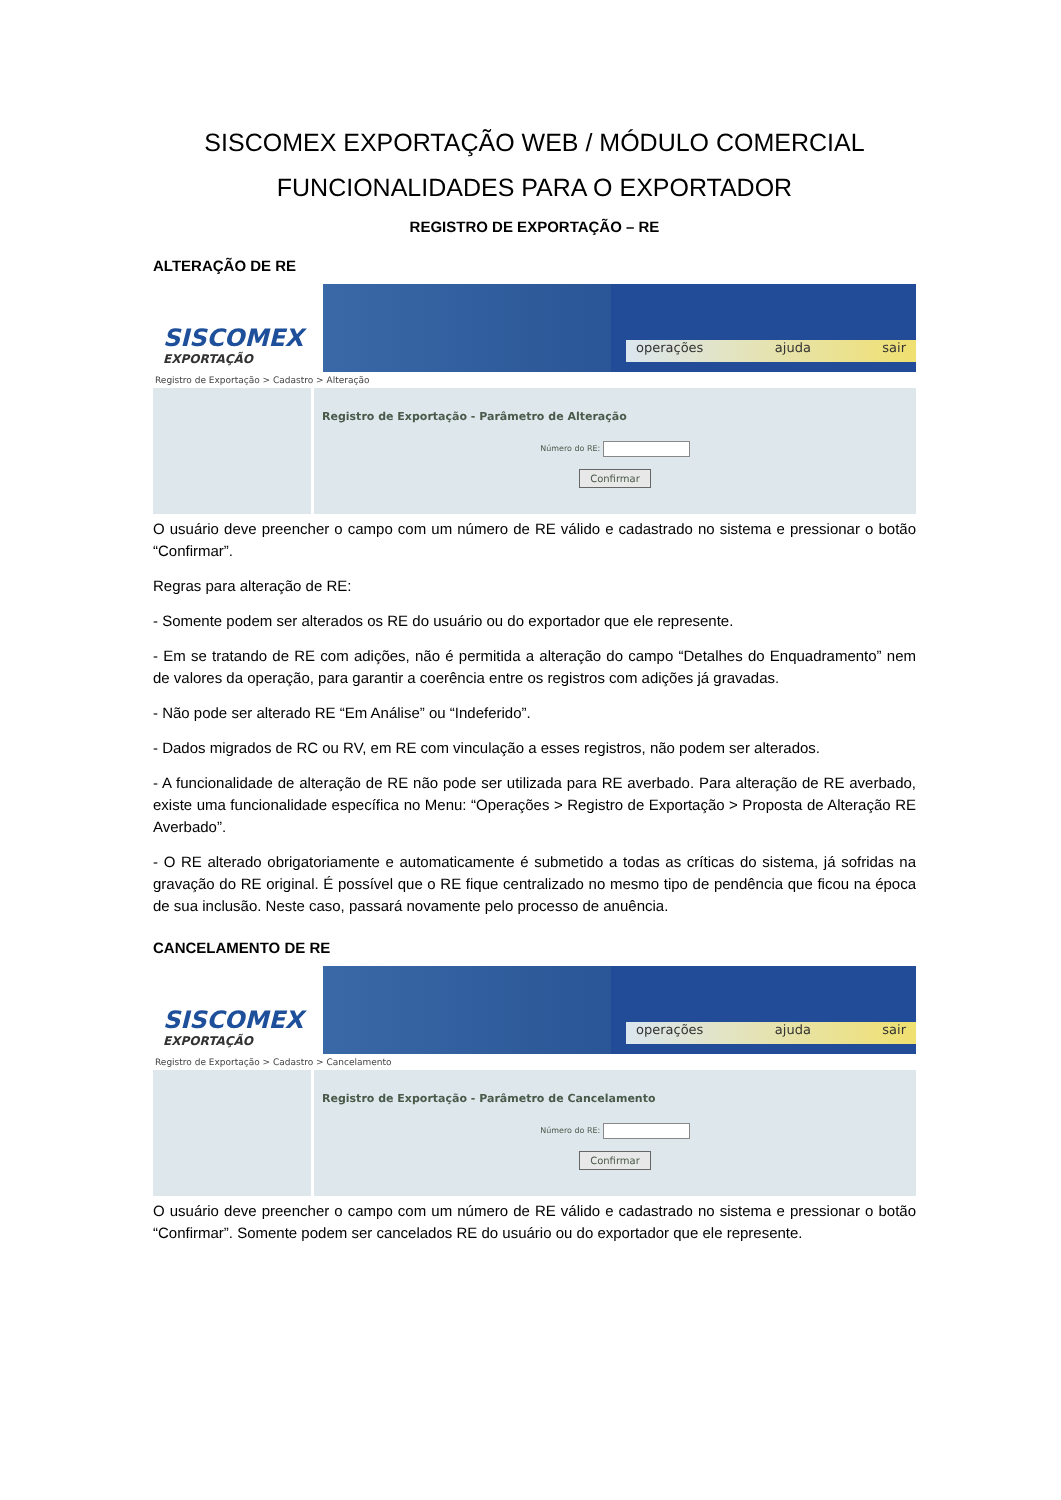SISCOMEX EXPORTAÇÃO WEB / MÓDULO COMERCIAL
FUNCIONALIDADES PARA O EXPORTADOR
REGISTRO DE EXPORTAÇÃO – RE
ALTERAÇÃO DE RE
SISCOMEX
EXPORTAÇÃO
operações ajuda sair
Registro de Exportação > Cadastro > Alteração
Registro de Exportação - Parâmetro de Alteração
Número do RE:
Confirmar
O usuário deve preencher o campo com um número de RE válido e cadastrado no sistema e pressionar o botão “Confirmar”.
Regras para alteração de RE:
- Somente podem ser alterados os RE do usuário ou do exportador que ele represente.
- Em se tratando de RE com adições, não é permitida a alteração do campo “Detalhes do Enquadramento” nem de valores da operação, para garantir a coerência entre os registros com adições já gravadas.
- Não pode ser alterado RE “Em Análise” ou “Indeferido”.
- Dados migrados de RC ou RV, em RE com vinculação a esses registros, não podem ser alterados.
- A funcionalidade de alteração de RE não pode ser utilizada para RE averbado. Para alteração de RE averbado, existe uma funcionalidade específica no Menu: “Operações > Registro de Exportação > Proposta de Alteração RE Averbado”.
- O RE alterado obrigatoriamente e automaticamente é submetido a todas as críticas do sistema, já sofridas na gravação do RE original. É possível que o RE fique centralizado no mesmo tipo de pendência que ficou na época de sua inclusão. Neste caso, passará novamente pelo processo de anuência.
CANCELAMENTO DE RE
SISCOMEX
EXPORTAÇÃO
operações ajuda sair
Registro de Exportação > Cadastro > Cancelamento
Registro de Exportação - Parâmetro de Cancelamento
Número do RE:
Confirmar
O usuário deve preencher o campo com um número de RE válido e cadastrado no sistema e pressionar o botão “Confirmar”. Somente podem ser cancelados RE do usuário ou do exportador que ele represente.